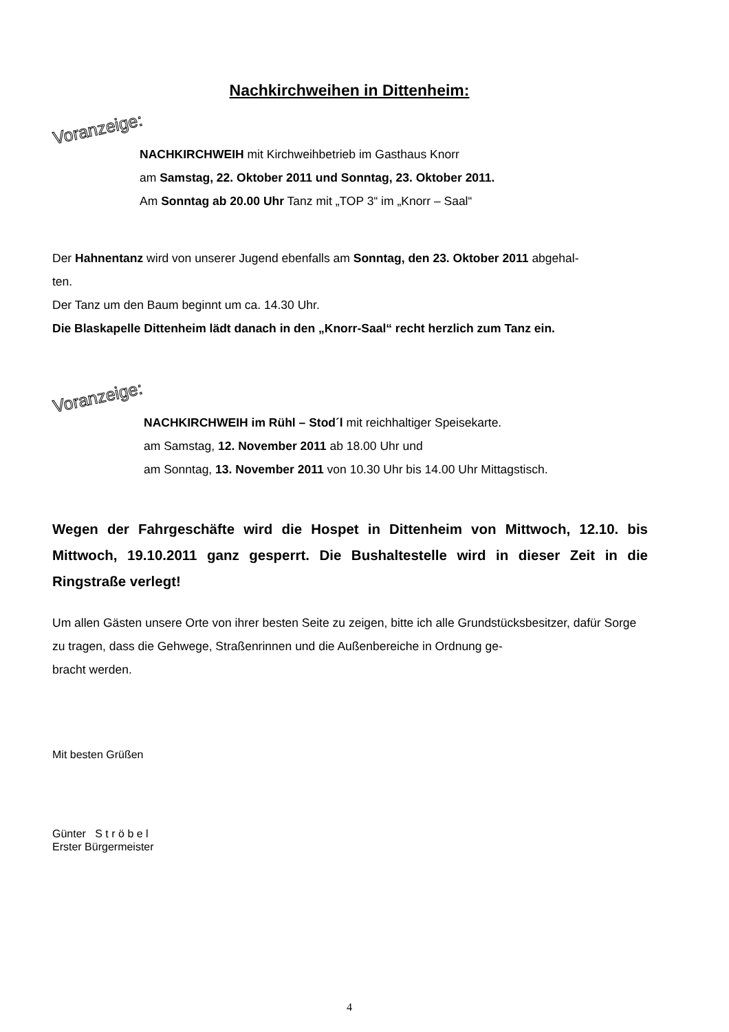Nachkirchweihen in Dittenheim:
Voranzeige:
NACHKIRCHWEIH mit Kirchweihbetrieb im Gasthaus Knorr
am Samstag, 22. Oktober 2011 und Sonntag, 23. Oktober 2011.
Am Sonntag ab 20.00 Uhr Tanz mit „TOP 3“ im „Knorr – Saal“
Der Hahnentanz wird von unserer Jugend ebenfalls am Sonntag, den 23. Oktober 2011 abgehal-
ten.
Der Tanz um den Baum beginnt um ca. 14.30 Uhr.
Die Blaskapelle Dittenheim lädt danach in den „Knorr-Saal“ recht herzlich zum Tanz ein.
Voranzeige:
NACHKIRCHWEIH im Rühl – Stod´l mit reichhaltiger Speisekarte.
am Samstag, 12. November 2011 ab 18.00 Uhr und
am Sonntag, 13. November 2011 von 10.30 Uhr bis 14.00 Uhr Mittagstisch.
Wegen der Fahrgeschäfte wird die Hospet in Dittenheim von Mittwoch, 12.10. bis Mittwoch, 19.10.2011 ganz gesperrt. Die Bushaltestelle wird in dieser Zeit in die Ringstraße verlegt!
Um allen Gästen unsere Orte von ihrer besten Seite zu zeigen, bitte ich alle Grundstücksbesitzer, dafür Sorge zu tragen, dass die Gehwege, Straßenrinnen und die Außenbereiche in Ordnung ge-
bracht werden.
Mit besten Grüßen
Günter S t r ö b e l
Erster Bürgermeister
4